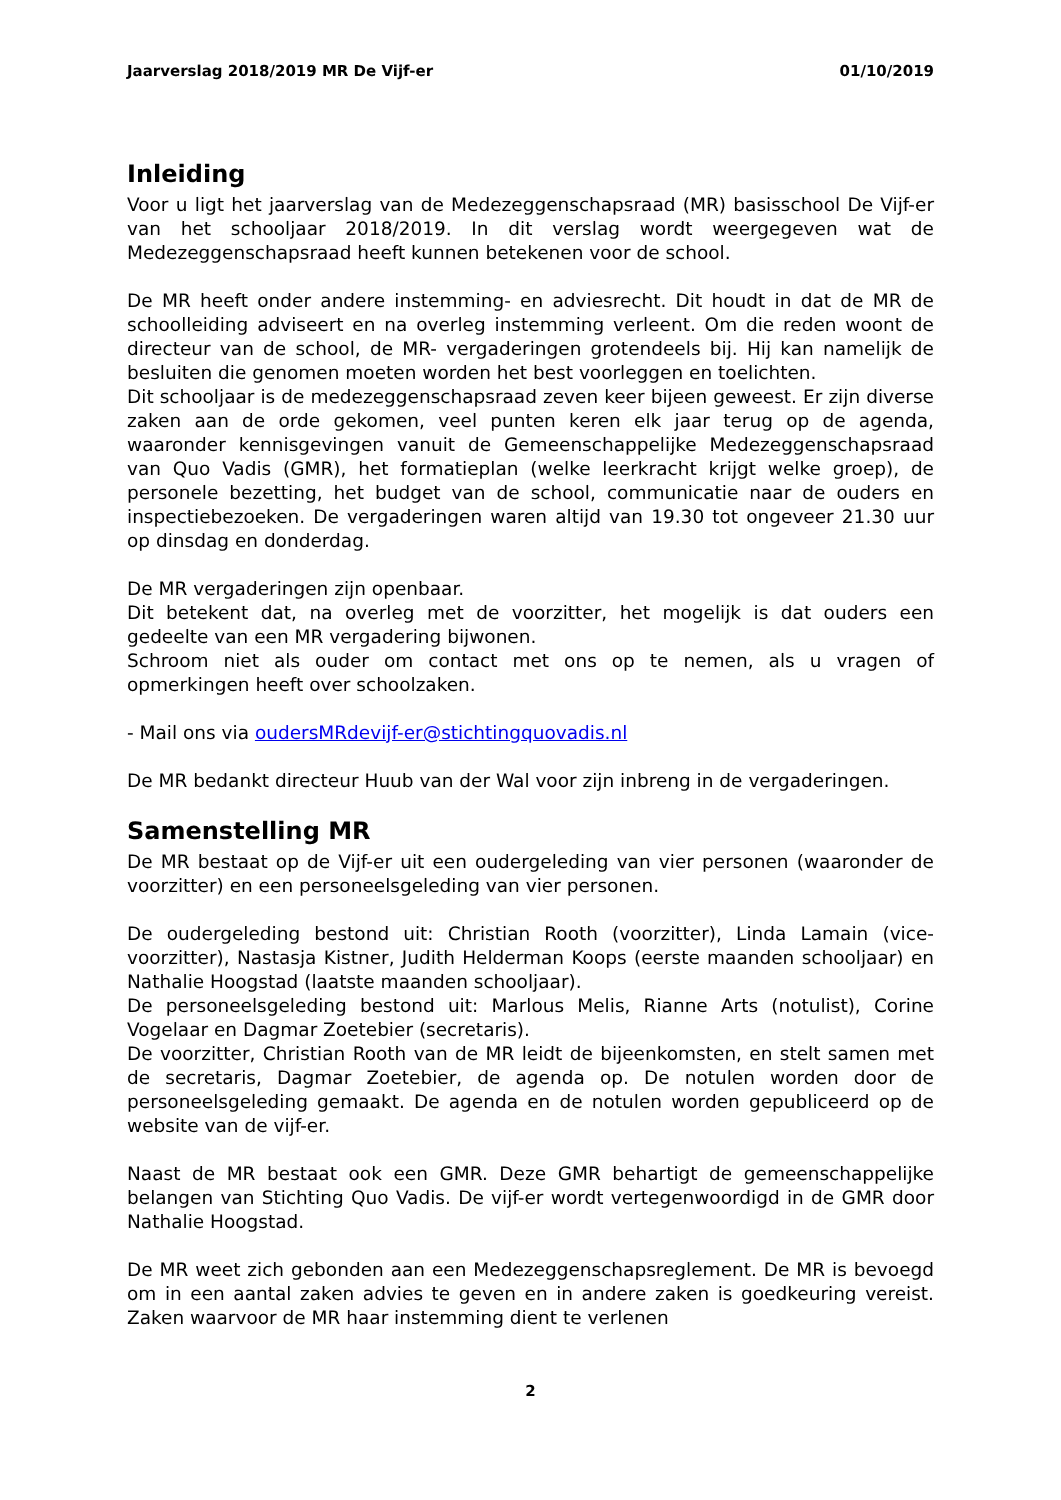Jaarverslag 2018/2019 MR De Vijf-er 01/10/2019
Inleiding
Voor u ligt het jaarverslag van de Medezeggenschapsraad (MR) basisschool De Vijf-er van het schooljaar 2018/2019. In dit verslag wordt weergegeven wat de Medezeggenschapsraad heeft kunnen betekenen voor de school.
De MR heeft onder andere instemming- en adviesrecht. Dit houdt in dat de MR de schoolleiding adviseert en na overleg instemming verleent. Om die reden woont de directeur van de school, de MR- vergaderingen grotendeels bij. Hij kan namelijk de besluiten die genomen moeten worden het best voorleggen en toelichten.
Dit schooljaar is de medezeggenschapsraad zeven keer bijeen geweest. Er zijn diverse zaken aan de orde gekomen, veel punten keren elk jaar terug op de agenda, waaronder kennisgevingen vanuit de Gemeenschappelijke Medezeggenschapsraad van Quo Vadis (GMR), het formatieplan (welke leerkracht krijgt welke groep), de personele bezetting, het budget van de school, communicatie naar de ouders en inspectiebezoeken. De vergaderingen waren altijd van 19.30 tot ongeveer 21.30 uur op dinsdag en donderdag.
De MR vergaderingen zijn openbaar.
Dit betekent dat, na overleg met de voorzitter, het mogelijk is dat ouders een gedeelte van een MR vergadering bijwonen.
Schroom niet als ouder om contact met ons op te nemen, als u vragen of opmerkingen heeft over schoolzaken.
- Mail ons via oudersMRdevijf-er@stichtingquovadis.nl
De MR bedankt directeur Huub van der Wal voor zijn inbreng in de vergaderingen.
Samenstelling MR
De MR bestaat op de Vijf-er uit een oudergeleding van vier personen (waaronder de voorzitter) en een personeelsgeleding van vier personen.
De oudergeleding bestond uit: Christian Rooth (voorzitter), Linda Lamain (vice-voorzitter), Nastasja Kistner, Judith Helderman Koops (eerste maanden schooljaar) en Nathalie Hoogstad (laatste maanden schooljaar).
De personeelsgeleding bestond uit: Marlous Melis, Rianne Arts (notulist), Corine Vogelaar en Dagmar Zoetebier (secretaris).
De voorzitter, Christian Rooth van de MR leidt de bijeenkomsten, en stelt samen met de secretaris, Dagmar Zoetebier, de agenda op. De notulen worden door de personeelsgeleding gemaakt. De agenda en de notulen worden gepubliceerd op de website van de vijf-er.
Naast de MR bestaat ook een GMR. Deze GMR behartigt de gemeenschappelijke belangen van Stichting Quo Vadis. De vijf-er wordt vertegenwoordigd in de GMR door Nathalie Hoogstad.
De MR weet zich gebonden aan een Medezeggenschapsreglement. De MR is bevoegd om in een aantal zaken advies te geven en in andere zaken is goedkeuring vereist. Zaken waarvoor de MR haar instemming dient te verlenen
2